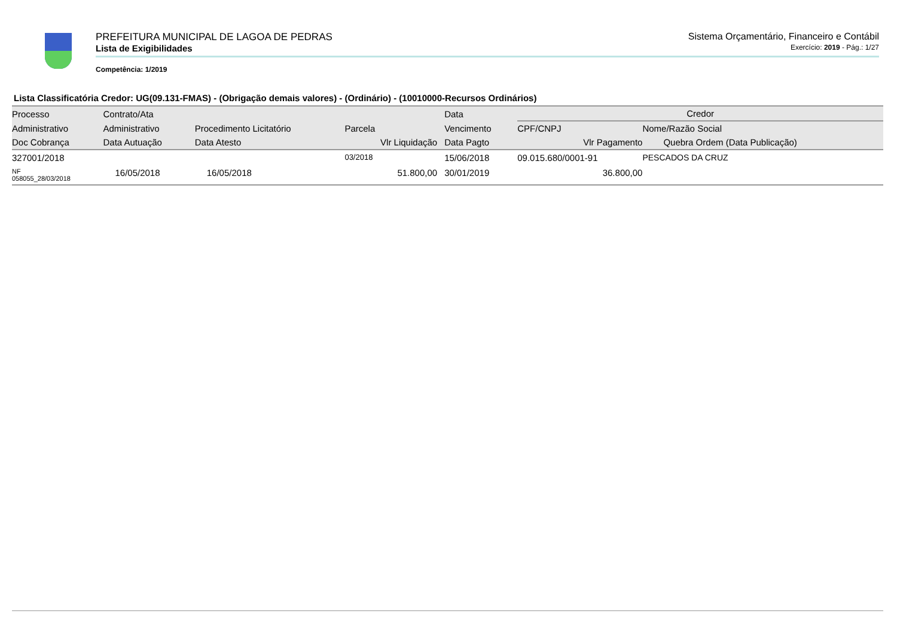PREFEITURA MUNICIPAL DE LAGOA DE PEDRAS Sistema Orçamentário, Financeiro e Contábil
Lista de Exigibilidades Exercício: 2019 - Pág.: 1/27
Competência: 1/2019
Lista Classificatória Credor: UG(09.131-FMAS) - (Obrigação demais valores) - (Ordinário) - (10010000-Recursos Ordinários)
| Processo | Contrato/Ata | | | Data | Credor | |
| --- | --- | --- | --- | --- | --- | --- |
| Administrativo | Administrativo | Procedimento Licitatório | Parcela | Vencimento | CPF/CNPJ | Nome/Razão Social |
| Doc Cobrança | Data Autuação | Data Atesto | Vlr Liquidação | Data Pagto | Vlr Pagamento | Quebra Ordem (Data Publicação) |
| 327001/2018 | | | 03/2018 | 15/06/2018 | 09.015.680/0001-91 | PESCADOS DA CRUZ |
| NF 058055_28/03/2018 | 16/05/2018 | 16/05/2018 | 51.800,00 | 30/01/2019 | 36.800,00 | |